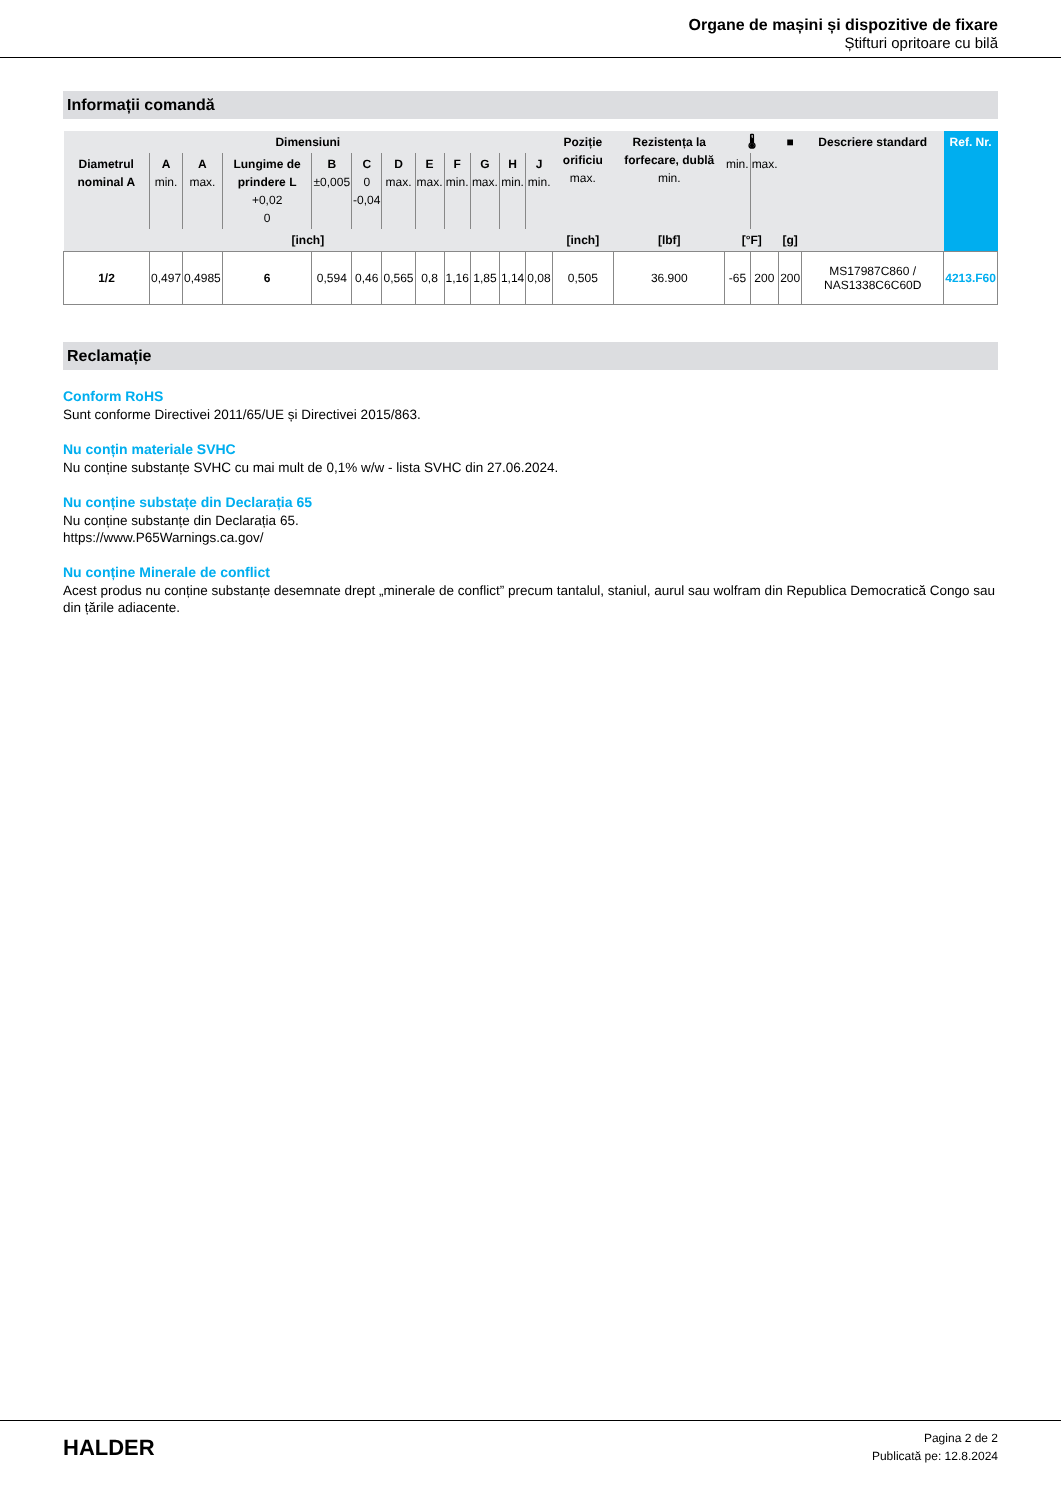Organe de mașini și dispozitive de fixare
Știfturi opritoare cu bilă
Informații comandă
| Dimensiuni | | | | | | | | | | | | Poziție orificiu max. | Rezistența la forfecare, dublă min. | 🌡 | | ■ | Descriere standard | Ref. Nr. |
| --- | --- | --- | --- | --- | --- | --- | --- | --- | --- | --- | --- | --- | --- | --- | --- | --- | --- | --- |
| Diametrul nominal A | A min. | A max. | Lungime de prindere L +0,02 0 | B ±0,005 | C 0 -0,04 | D max. | E max. | F min. | G max. | H min. | J min. | | | min. | max. | | | |
| [inch] | | | | | | | | | | | | [inch] | [lbf] | [°F] | | [g] | | |
| 1/2 | 0,497 | 0,4985 | 6 | 0,594 | 0,46 | 0,565 | 0,8 | 1,16 | 1,85 | 1,14 | 0,08 | 0,505 | 36.900 | -65 | 200 | 200 | MS17987C860 / NAS1338C6C60D | 4213.F60 |
Reclamație
Conform RoHS
Sunt conforme Directivei 2011/65/UE și Directivei 2015/863.
Nu conțin materiale SVHC
Nu conține substanțe SVHC cu mai mult de 0,1% w/w - lista SVHC din 27.06.2024.
Nu conține substațe din Declarația 65
Nu conține substanțe din Declarația 65.
https://www.P65Warnings.ca.gov/
Nu conține Minerale de conflict
Acest produs nu conține substanțe desemnate drept „minerale de conflict” precum tantalul, staniul, aurul sau wolfram din Republica Democratică Congo sau din țările adiacente.
HALDER
Pagina 2 de 2
Publicată pe: 12.8.2024